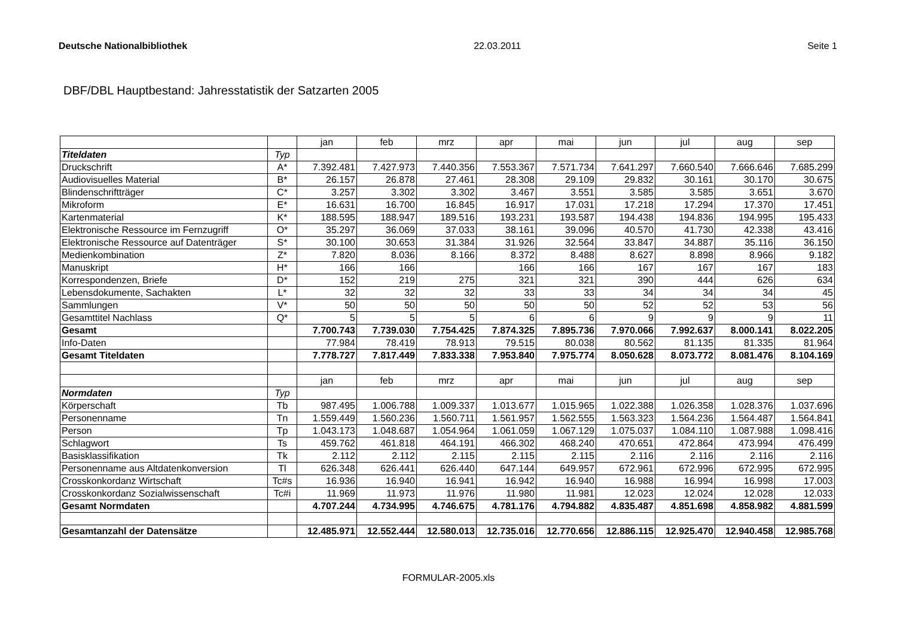Deutsche Nationalbibliothek 22.03.2011 Seite 1
DBF/DBL Hauptbestand: Jahresstatistik der Satzarten 2005
| | | jan | feb | mrz | apr | mai | jun | jul | aug | sep |
| Titeldaten | Typ | | | | | | | | | |
| Druckschrift | A* | 7.392.481 | 7.427.973 | 7.440.356 | 7.553.367 | 7.571.734 | 7.641.297 | 7.660.540 | 7.666.646 | 7.685.299 |
| Audiovisuelles Material | B* | 26.157 | 26.878 | 27.461 | 28.308 | 29.109 | 29.832 | 30.161 | 30.170 | 30.675 |
| Blindenschriftträger | C* | 3.257 | 3.302 | 3.302 | 3.467 | 3.551 | 3.585 | 3.585 | 3.651 | 3.670 |
| Mikroform | E* | 16.631 | 16.700 | 16.845 | 16.917 | 17.031 | 17.218 | 17.294 | 17.370 | 17.451 |
| Kartenmaterial | K* | 188.595 | 188.947 | 189.516 | 193.231 | 193.587 | 194.438 | 194.836 | 194.995 | 195.433 |
| Elektronische Ressource im Fernzugriff | O* | 35.297 | 36.069 | 37.033 | 38.161 | 39.096 | 40.570 | 41.730 | 42.338 | 43.416 |
| Elektronische Ressource auf Datenträger | S* | 30.100 | 30.653 | 31.384 | 31.926 | 32.564 | 33.847 | 34.887 | 35.116 | 36.150 |
| Medienkombination | Z* | 7.820 | 8.036 | 8.166 | 8.372 | 8.488 | 8.627 | 8.898 | 8.966 | 9.182 |
| Manuskript | H* | 166 | 166 | | 166 | 166 | 167 | 167 | 167 | 183 |
| Korrespondenzen, Briefe | D* | 152 | 219 | 275 | 321 | 321 | 390 | 444 | 626 | 634 |
| Lebensdokumente, Sachakten | L* | 32 | 32 | 32 | 33 | 33 | 34 | 34 | 34 | 45 |
| Sammlungen | V* | 50 | 50 | 50 | 50 | 50 | 52 | 52 | 53 | 56 |
| Gesamttitel Nachlass | Q* | 5 | 5 | 5 | 6 | 6 | 9 | 9 | 9 | 11 |
| Gesamt | | 7.700.743 | 7.739.030 | 7.754.425 | 7.874.325 | 7.895.736 | 7.970.066 | 7.992.637 | 8.000.141 | 8.022.205 |
| Info-Daten | | 77.984 | 78.419 | 78.913 | 79.515 | 80.038 | 80.562 | 81.135 | 81.335 | 81.964 |
| Gesamt Titeldaten | | 7.778.727 | 7.817.449 | 7.833.338 | 7.953.840 | 7.975.774 | 8.050.628 | 8.073.772 | 8.081.476 | 8.104.169 |
| | | jan | feb | mrz | apr | mai | jun | jul | aug | sep |
| Normdaten | Typ | | | | | | | | | |
| Körperschaft | Tb | 987.495 | 1.006.788 | 1.009.337 | 1.013.677 | 1.015.965 | 1.022.388 | 1.026.358 | 1.028.376 | 1.037.696 |
| Personenname | Tn | 1.559.449 | 1.560.236 | 1.560.711 | 1.561.957 | 1.562.555 | 1.563.323 | 1.564.236 | 1.564.487 | 1.564.841 |
| Person | Tp | 1.043.173 | 1.048.687 | 1.054.964 | 1.061.059 | 1.067.129 | 1.075.037 | 1.084.110 | 1.087.988 | 1.098.416 |
| Schlagwort | Ts | 459.762 | 461.818 | 464.191 | 466.302 | 468.240 | 470.651 | 472.864 | 473.994 | 476.499 |
| Basisklassifikation | Tk | 2.112 | 2.112 | 2.115 | 2.115 | 2.115 | 2.116 | 2.116 | 2.116 | 2.116 |
| Personenname aus Altdatenkonversion | Tl | 626.348 | 626.441 | 626.440 | 647.144 | 649.957 | 672.961 | 672.996 | 672.995 | 672.995 |
| Crosskonkordanz Wirtschaft | Tc#s | 16.936 | 16.940 | 16.941 | 16.942 | 16.940 | 16.988 | 16.994 | 16.998 | 17.003 |
| Crosskonkordanz Sozialwissenschaft | Tc#i | 11.969 | 11.973 | 11.976 | 11.980 | 11.981 | 12.023 | 12.024 | 12.028 | 12.033 |
| Gesamt Normdaten | | 4.707.244 | 4.734.995 | 4.746.675 | 4.781.176 | 4.794.882 | 4.835.487 | 4.851.698 | 4.858.982 | 4.881.599 |
| Gesamtanzahl der Datensätze | | 12.485.971 | 12.552.444 | 12.580.013 | 12.735.016 | 12.770.656 | 12.886.115 | 12.925.470 | 12.940.458 | 12.985.768 |
FORMULAR-2005.xls